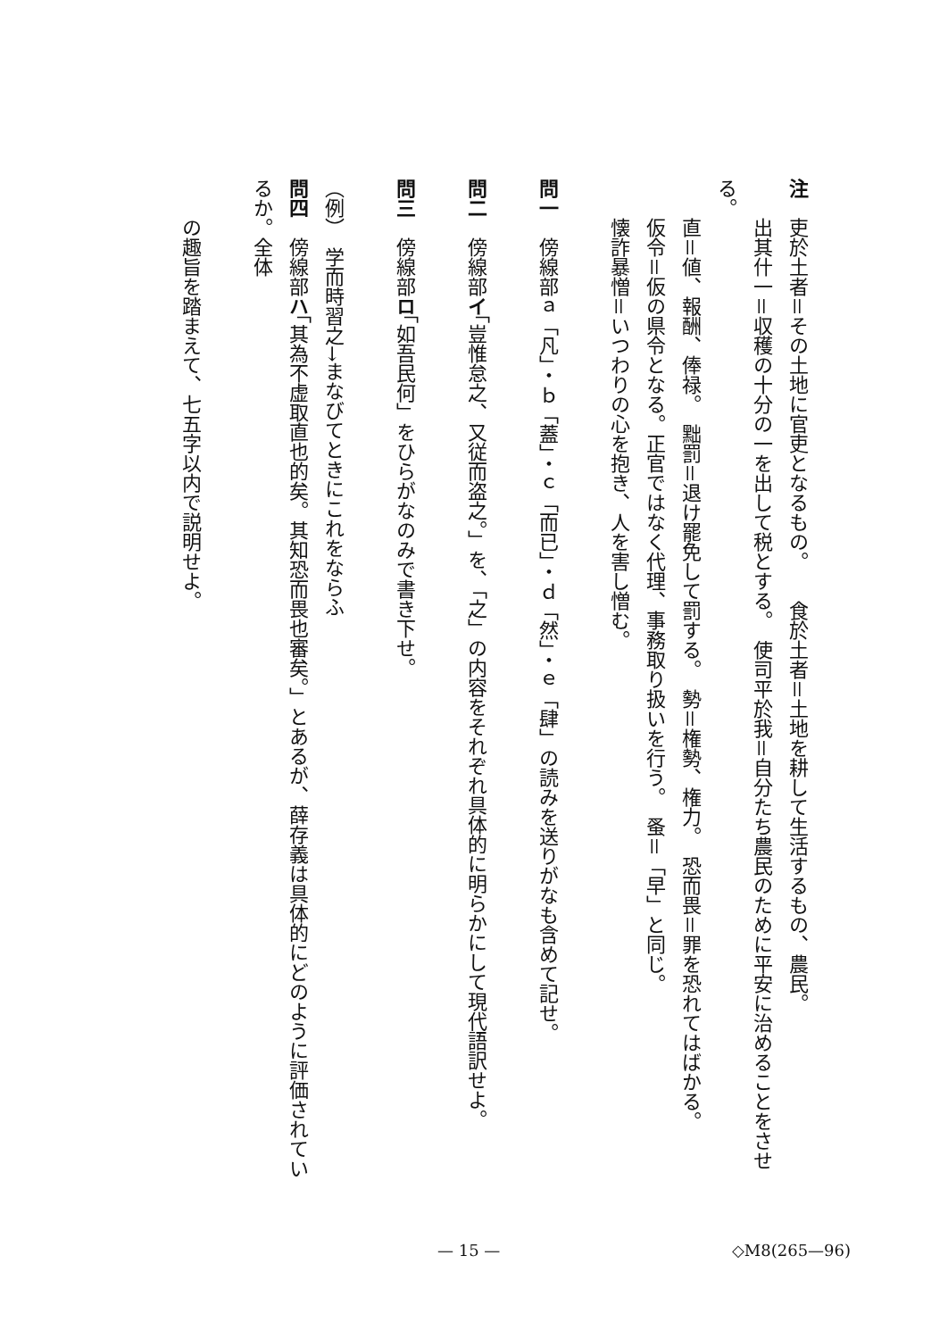注　吏於土者＝その土地に官吏となるもの。　　食於土者＝土地を耕して生活するもの、農民。
　　出其什一＝収穫の十分の一を出して税とする。　使司平於我＝自分たち農民のために平安に治めることをさせる。
　　直＝値、報酬、俸禄。　黜罰＝退け罷免して罰する。　勢＝権勢、権力。　恐而畏＝罪を恐れてはばかる。
　　仮令＝仮の県令となる。正官ではなく代理、事務取り扱いを行う。　蚤＝「早」と同じ。
　　懐詐暴憎＝いつわりの心を抱き、人を害し憎む。
問一　傍線部ａ「凡」・ｂ「蓋」・ｃ「而已」・ｄ「然」・ｅ「肆」の読みを送りがなも含めて記せ。
問二　傍線部イ「豈惟怠之、又従而盗之。」を、「之」の内容をそれぞれ具体的に明らかにして現代語訳せよ。
問三　傍線部ロ「如吾民何」をひらがなのみで書き下せ。
（例）　学而時習之→まなびてときにこれをならふ
問四　傍線部ハ「其為不虚取直也的矣。其知恐而畏也審矣。」とあるが、薛存義は具体的にどのように評価されているか。全体
　　の趣旨を踏まえて、七五字以内で説明せよ。
— 15 — ◇M8(265—96)